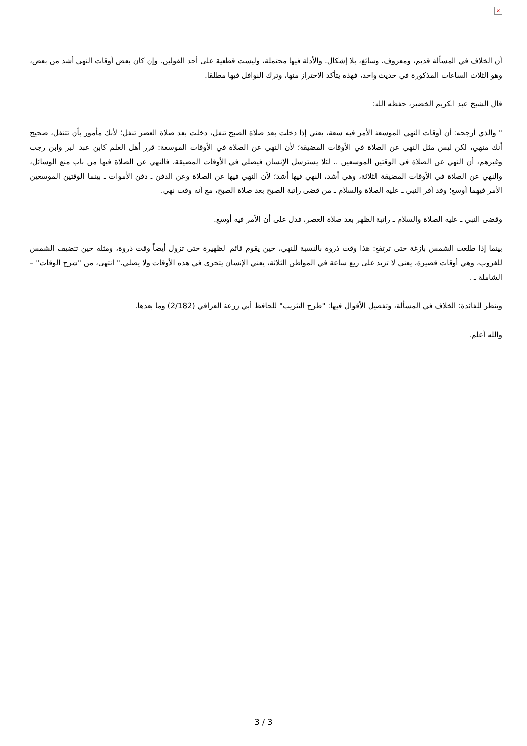×
أن الخلاف في المسألة قديم، ومعروف، وسائغ، بلا إشكال. والأدلة فيها محتملة، وليست قطعية على أحد القولين. وإن كان بعض أوقات النهي أشد من بعض، وهو الثلاث الساعات المذكورة في حديث واحد، فهذه يتأكد الاحتراز منها، وترك النوافل فيها مطلقا.
قال الشيخ عبد الكريم الخضير، حفظه الله:
" والذي أرجحه: أن أوقات النهي الموسعة الأمر فيه سعة، يعني إذا دخلت بعد صلاة الصبح تنفل، دخلت بعد صلاة العصر تنفل؛ لأنك مأمور بأن تتنفل، صحيح أنك منهي، لكن ليس مثل النهي عن الصلاة في الأوقات المضيقة؛ لأن النهي عن الصلاة في الأوقات الموسعة: قرر أهل العلم كابن عبد البر وابن رجب وغيرهم، أن النهي عن الصلاة في الوقتين الموسعين .. لئلا يسترسل الإنسان فيصلي في الأوقات المضيقة، فالنهي عن الصلاة فيها من باب منع الوسائل، والنهي عن الصلاة في الأوقات المضيقة الثلاثة، وهي أشد، النهي فيها أشد؛ لأن النهي فيها عن الصلاة وعن الدفن ـ دفن الأموات ـ بينما الوقتين الموسعين الأمر فيهما أوسع؛ وقد أقر النبي ـ عليه الصلاة والسلام ـ من قضى راتبة الصبح بعد صلاة الصبح، مع أنه وقت نهي.
وقضى النبي ـ عليه الصلاة والسلام ـ راتبة الظهر بعد صلاة العصر، فدل على أن الأمر فيه أوسع.
بينما إذا طلعت الشمس بازغة حتى ترتفع: هذا وقت ذروة بالنسبة للنهي، حين يقوم قائم الظهيرة حتى تزول أيضاً وقت ذروة، ومثله حين تتضيف الشمس للغروب، وهي أوقات قصيرة، يعني لا تزيد على ربع ساعة في المواطن الثلاثة، يعني الإنسان يتحرى في هذه الأوقات ولا يصلي." انتهى، من "شرح الوقات" – الشاملة ـ .
وينظر للفائدة: الخلاف في المسألة، وتفصيل الأقوال فيها: "طرح التثريب" للحافظ أبي زرعة العراقي (2/182) وما بعدها.
والله أعلم.
3 / 3